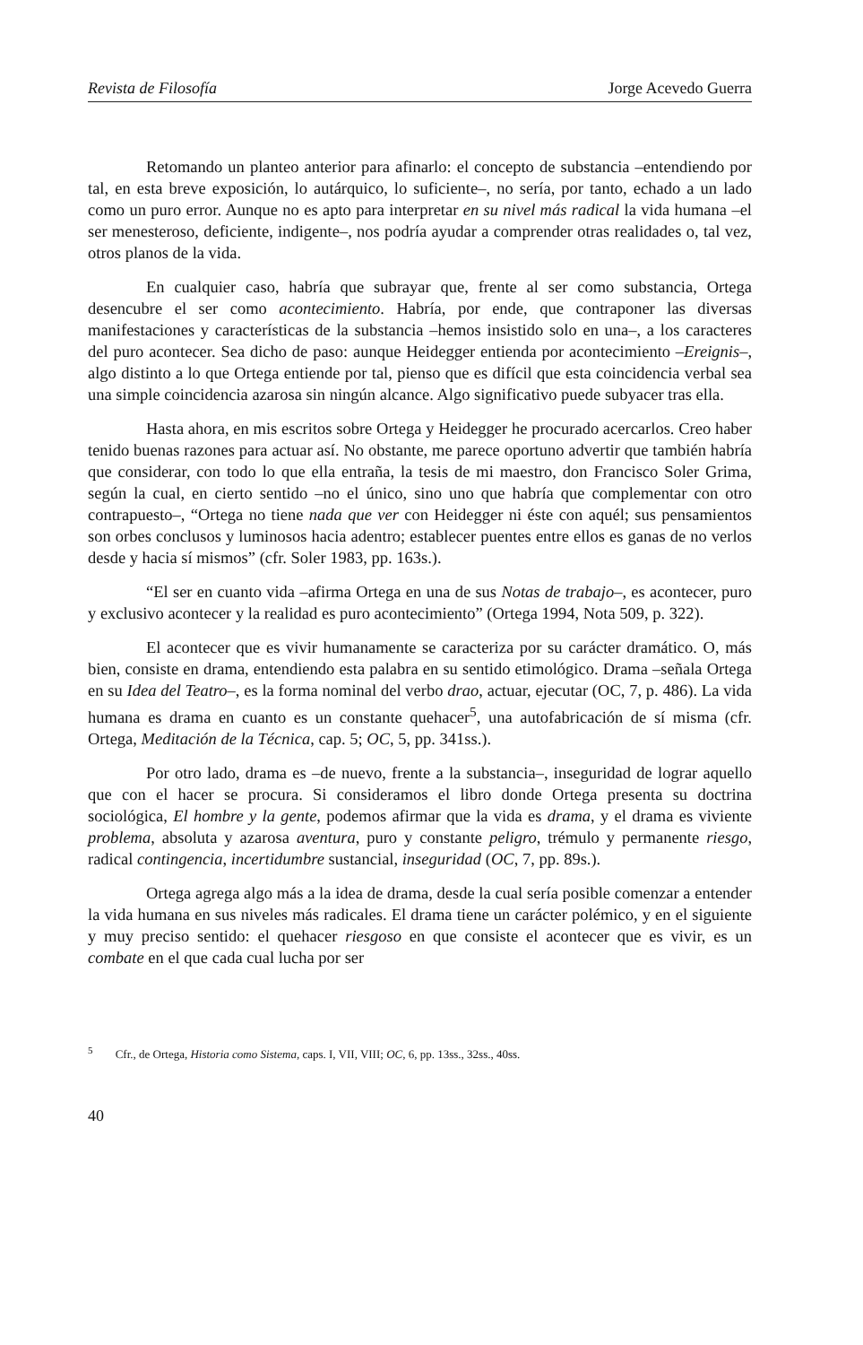Revista de Filosofía Jorge Acevedo Guerra
Retomando un planteo anterior para afinarlo: el concepto de substancia –entendiendo por tal, en esta breve exposición, lo autárquico, lo suficiente–, no sería, por tanto, echado a un lado como un puro error. Aunque no es apto para interpretar en su nivel más radical la vida humana –el ser menesteroso, deficiente, indigente–, nos podría ayudar a comprender otras realidades o, tal vez, otros planos de la vida.
En cualquier caso, habría que subrayar que, frente al ser como substancia, Ortega desencubre el ser como acontecimiento. Habría, por ende, que contraponer las diversas manifestaciones y características de la substancia –hemos insistido solo en una–, a los caracteres del puro acontecer. Sea dicho de paso: aunque Heidegger entienda por acontecimiento –Ereignis–, algo distinto a lo que Ortega entiende por tal, pienso que es difícil que esta coincidencia verbal sea una simple coincidencia azarosa sin ningún alcance. Algo significativo puede subyacer tras ella.
Hasta ahora, en mis escritos sobre Ortega y Heidegger he procurado acercarlos. Creo haber tenido buenas razones para actuar así. No obstante, me parece oportuno advertir que también habría que considerar, con todo lo que ella entraña, la tesis de mi maestro, don Francisco Soler Grima, según la cual, en cierto sentido –no el único, sino uno que habría que complementar con otro contrapuesto–, “Ortega no tiene nada que ver con Heidegger ni éste con aquél; sus pensamientos son orbes conclusos y luminosos hacia adentro; establecer puentes entre ellos es ganas de no verlos desde y hacia sí mismos” (cfr. Soler 1983, pp. 163s.).
“El ser en cuanto vida –afirma Ortega en una de sus Notas de trabajo–, es acontecer, puro y exclusivo acontecer y la realidad es puro acontecimiento” (Ortega 1994, Nota 509, p. 322).
El acontecer que es vivir humanamente se caracteriza por su carácter dramático. O, más bien, consiste en drama, entendiendo esta palabra en su sentido etimológico. Drama –señala Ortega en su Idea del Teatro–, es la forma nominal del verbo drao, actuar, ejecutar (OC, 7, p. 486). La vida humana es drama en cuanto es un constante quehacer<sup>5</sup>, una autofabricación de sí misma (cfr. Ortega, Meditación de la Técnica, cap. 5; OC, 5, pp. 341ss.).
Por otro lado, drama es –de nuevo, frente a la substancia–, inseguridad de lograr aquello que con el hacer se procura. Si consideramos el libro donde Ortega presenta su doctrina sociológica, El hombre y la gente, podemos afirmar que la vida es drama, y el drama es viviente problema, absoluta y azarosa aventura, puro y constante peligro, trémulo y permanente riesgo, radical contingencia, incertidumbre sustancial, inseguridad (OC, 7, pp. 89s.).
Ortega agrega algo más a la idea de drama, desde la cual sería posible comenzar a entender la vida humana en sus niveles más radicales. El drama tiene un carácter polémico, y en el siguiente y muy preciso sentido: el quehacer riesgoso en que consiste el acontecer que es vivir, es un combate en el que cada cual lucha por ser
<sup>5</sup> Cfr., de Ortega, Historia como Sistema, caps. I, VII, VIII; OC, 6, pp. 13ss., 32ss., 40ss.
40